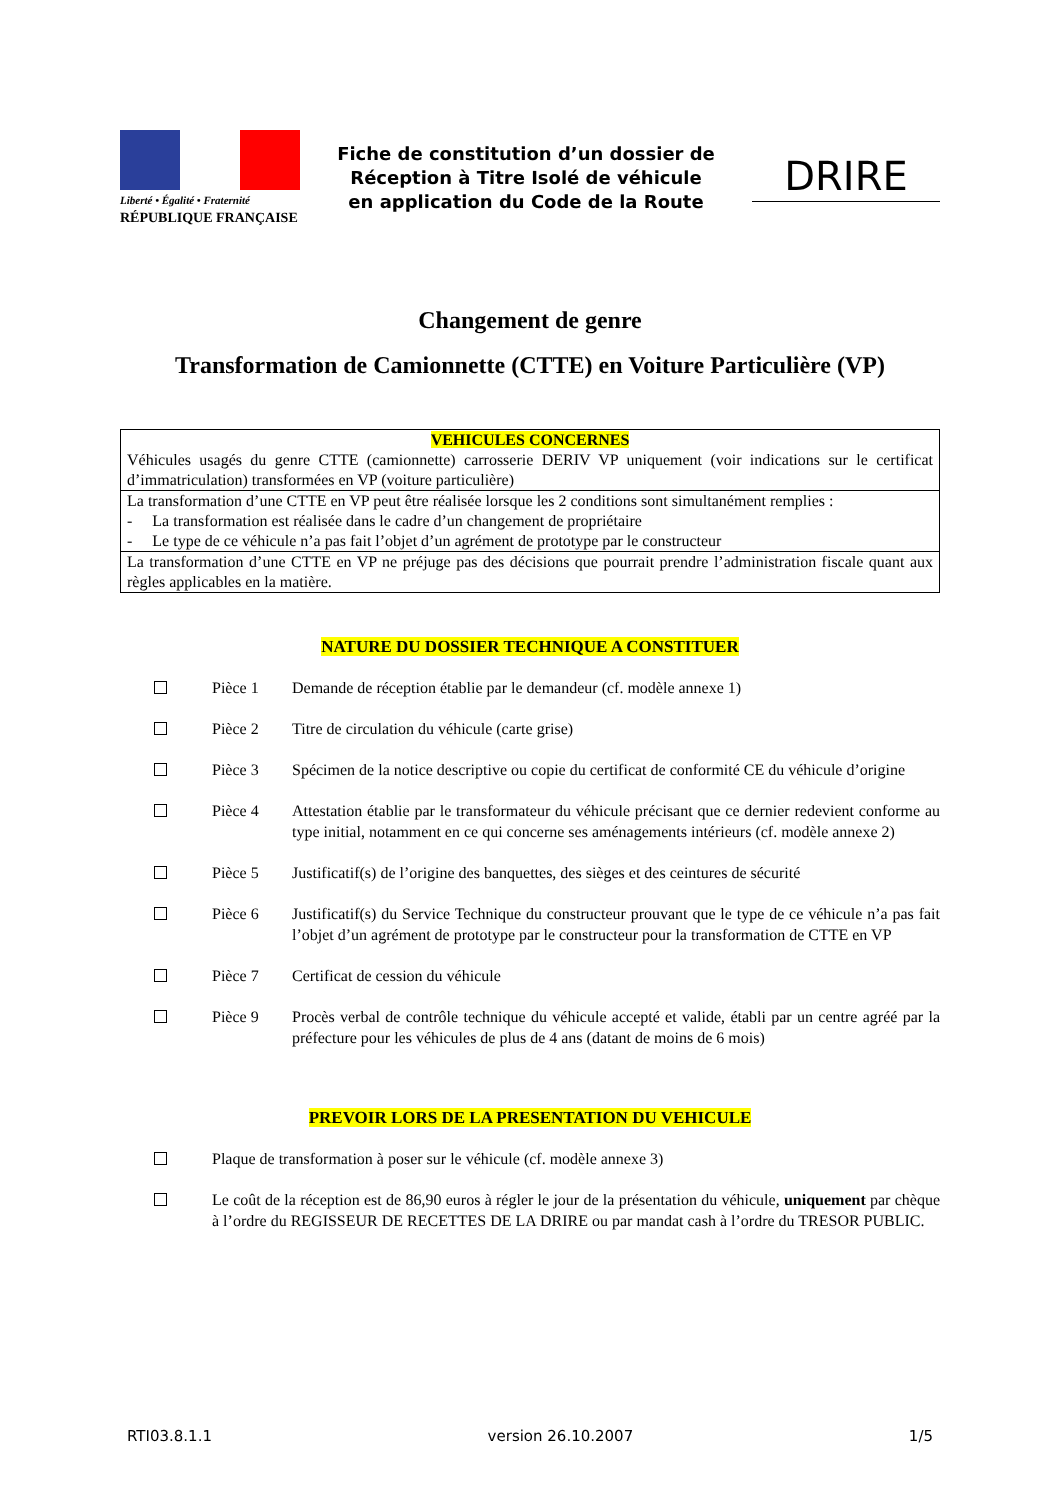Liberté • Égalité • Fraternité
RÉPUBLIQUE FRANÇAISE
Fiche de constitution d’un dossier de
Réception à Titre Isolé de véhicule
en application du Code de la Route
DRIRE
Changement de genre
Transformation de Camionnette (CTTE) en Voiture Particulière (VP)
| VEHICULES CONCERNES Véhicules usagés du genre CTTE (camionnette) carrosserie DERIV VP uniquement (voir indications sur le certificat d’immatriculation) transformées en VP (voiture particulière) |
| La transformation d’une CTTE en VP peut être réalisée lorsque les 2 conditions sont simultanément remplies : - La transformation est réalisée dans le cadre d’un changement de propriétaire - Le type de ce véhicule n’a pas fait l’objet d’un agrément de prototype par le constructeur |
| La transformation d’une CTTE en VP ne préjuge pas des décisions que pourrait prendre l’administration fiscale quant aux règles applicables en la matière. |
NATURE DU DOSSIER TECHNIQUE A CONSTITUER
Pièce 1 Demande de réception établie par le demandeur (cf. modèle annexe 1)
Pièce 2 Titre de circulation du véhicule (carte grise)
Pièce 3 Spécimen de la notice descriptive ou copie du certificat de conformité CE du véhicule d’origine
Pièce 4 Attestation établie par le transformateur du véhicule précisant que ce dernier redevient conforme au type initial, notamment en ce qui concerne ses aménagements intérieurs (cf. modèle annexe 2)
Pièce 5 Justificatif(s) de l’origine des banquettes, des sièges et des ceintures de sécurité
Pièce 6 Justificatif(s) du Service Technique du constructeur prouvant que le type de ce véhicule n’a pas fait l’objet d’un agrément de prototype par le constructeur pour la transformation de CTTE en VP
Pièce 7 Certificat de cession du véhicule
Pièce 9 Procès verbal de contrôle technique du véhicule accepté et valide, établi par un centre agréé par la préfecture pour les véhicules de plus de 4 ans (datant de moins de 6 mois)
PREVOIR LORS DE LA PRESENTATION DU VEHICULE
Plaque de transformation à poser sur le véhicule (cf. modèle annexe 3)
Le coût de la réception est de 86,90 euros à régler le jour de la présentation du véhicule, uniquement par chèque à l’ordre du REGISSEUR DE RECETTES DE LA DRIRE ou par mandat cash à l’ordre du TRESOR PUBLIC.
RTI03.8.1.1 version 26.10.2007 1/5